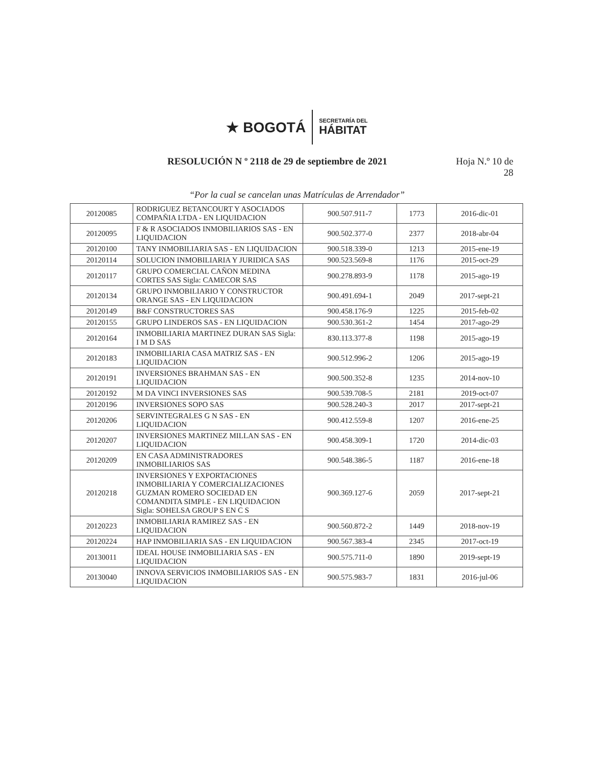★ BOGOTÁ
SECRETARÍA DEL
HÁBITAT
RESOLUCIÓN N º 2118 de 29 de septiembre de 2021
Hoja N.º 10 de 28
“Por la cual se cancelan unas Matrículas de Arrendador”
| 20120085 | RODRIGUEZ BETANCOURT Y ASOCIADOS COMPAÑIA LTDA - EN LIQUIDACION | 900.507.911-7 | 1773 | 2016-dic-01 |
| 20120095 | F & R ASOCIADOS INMOBILIARIOS SAS - EN LIQUIDACION | 900.502.377-0 | 2377 | 2018-abr-04 |
| 20120100 | TANY INMOBILIARIA SAS - EN LIQUIDACION | 900.518.339-0 | 1213 | 2015-ene-19 |
| 20120114 | SOLUCION INMOBILIARIA Y JURIDICA SAS | 900.523.569-8 | 1176 | 2015-oct-29 |
| 20120117 | GRUPO COMERCIAL CAÑON MEDINA CORTES SAS Sigla: CAMECOR SAS | 900.278.893-9 | 1178 | 2015-ago-19 |
| 20120134 | GRUPO INMOBILIARIO Y CONSTRUCTOR ORANGE SAS - EN LIQUIDACION | 900.491.694-1 | 2049 | 2017-sept-21 |
| 20120149 | B&F CONSTRUCTORES SAS | 900.458.176-9 | 1225 | 2015-feb-02 |
| 20120155 | GRUPO LINDEROS SAS - EN LIQUIDACION | 900.530.361-2 | 1454 | 2017-ago-29 |
| 20120164 | INMOBILIARIA MARTINEZ DURAN SAS Sigla: I M D SAS | 830.113.377-8 | 1198 | 2015-ago-19 |
| 20120183 | INMOBILIARIA CASA MATRIZ SAS - EN LIQUIDACION | 900.512.996-2 | 1206 | 2015-ago-19 |
| 20120191 | INVERSIONES BRAHMAN SAS - EN LIQUIDACION | 900.500.352-8 | 1235 | 2014-nov-10 |
| 20120192 | M DA VINCI INVERSIONES SAS | 900.539.708-5 | 2181 | 2019-oct-07 |
| 20120196 | INVERSIONES SOPO SAS | 900.528.240-3 | 2017 | 2017-sept-21 |
| 20120206 | SERVINTEGRALES G N SAS - EN LIQUIDACION | 900.412.559-8 | 1207 | 2016-ene-25 |
| 20120207 | INVERSIONES MARTINEZ MILLAN SAS - EN LIQUIDACION | 900.458.309-1 | 1720 | 2014-dic-03 |
| 20120209 | EN CASA ADMINISTRADORES INMOBILIARIOS SAS | 900.548.386-5 | 1187 | 2016-ene-18 |
| 20120218 | INVERSIONES Y EXPORTACIONES INMOBILIARIA Y COMERCIALIZACIONES GUZMAN ROMERO SOCIEDAD EN COMANDITA SIMPLE - EN LIQUIDACION Sigla: SOHELSA GROUP S EN C S | 900.369.127-6 | 2059 | 2017-sept-21 |
| 20120223 | INMOBILIARIA RAMIREZ SAS - EN LIQUIDACION | 900.560.872-2 | 1449 | 2018-nov-19 |
| 20120224 | HAP INMOBILIARIA SAS - EN LIQUIDACION | 900.567.383-4 | 2345 | 2017-oct-19 |
| 20130011 | IDEAL HOUSE INMOBILIARIA SAS - EN LIQUIDACION | 900.575.711-0 | 1890 | 2019-sept-19 |
| 20130040 | INNOVA SERVICIOS INMOBILIARIOS SAS - EN LIQUIDACION | 900.575.983-7 | 1831 | 2016-jul-06 |